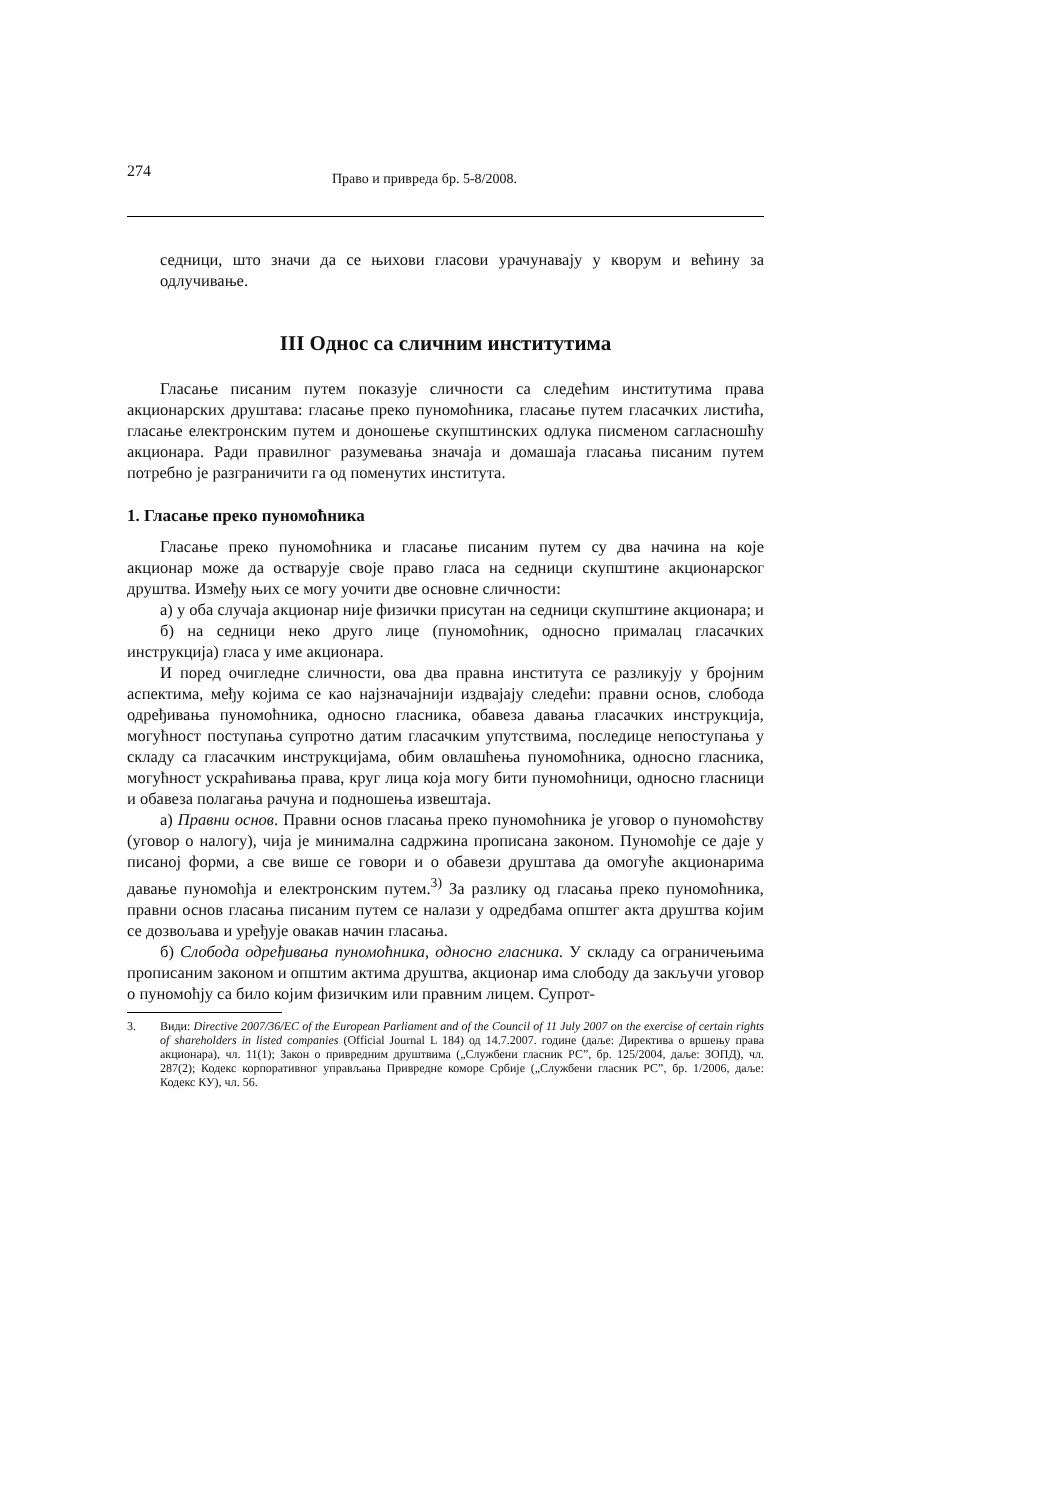274 Право и привреда бр. 5-8/2008.
седници, што значи да се њихови гласови урачунавају у кворум и већину за одлучивање.
III Однос са сличним институтима
Гласање писаним путем показује сличности са следећим институтима права акционарских друштава: гласање преко пуномоћника, гласање путем гласачких листића, гласање електронским путем и доношење скупштинских одлука писменом сагласношћу акционара. Ради правилног разумевања значаја и домашаја гласања писаним путем потребно је разграничити га од поменутих института.
1. Гласање преко пуномоћника
Гласање преко пуномоћника и гласање писаним путем су два начина на које акционар може да остварује своје право гласа на седници скупштине акционарског друштва. Између њих се могу уочити две основне сличности:
а) у оба случаја акционар није физички присутан на седници скупштине акционара; и
б) на седници неко друго лице (пуномоћник, односно прималац гласачких инструкција) гласа у име акционара.
И поред очигледне сличности, ова два правна института се разликују у бројним аспектима, међу којима се као најзначајнији издвајају следећи: правни основ, слобода одређивања пуномоћника, односно гласника, обавеза давања гласачких инструкција, могућност поступања супротно датим гласачким упутствима, последице непоступања у складу са гласачким инструкцијама, обим овлашћења пуномоћника, односно гласника, могућност ускраћивања права, круг лица која могу бити пуномоћници, односно гласници и обавеза полагања рачуна и подношења извештаја.
а) Правни основ. Правни основ гласања преко пуномоћника је уговор о пуномоћству (уговор о налогу), чија је минимална садржина прописана законом. Пуномоћје се даје у писаној форми, а све више се говори и о обавези друштава да омогуће акционарима давање пуномоћја и електронским путем.<sup>3)</sup> За разлику од гласања преко пуномоћника, правни основ гласања писаним путем се налази у одредбама општег акта друштва којим се дозвољава и уређује овакав начин гласања.
б) Слобода одређивања пуномоћника, односно гласника. У складу са ограничењима прописаним законом и општим актима друштва, акционар има слободу да закључи уговор о пуномоћју са било којим физичким или правним лицем. Супрот-
3. Види: Directive 2007/36/EC of the European Parliament and of the Council of 11 July 2007 on the exercise of certain rights of shareholders in listed companies (Official Journal L 184) од 14.7.2007. године (даље: Директива о вршењу права акционара), чл. 11(1); Закон о привредним друштвима („Службени гласник РС”, бр. 125/2004, даље: ЗОПД), чл. 287(2); Кодекс корпоративног управљања Привредне коморе Србије („Службени гласник РС”, бр. 1/2006, даље: Кодекс КУ), чл. 56.